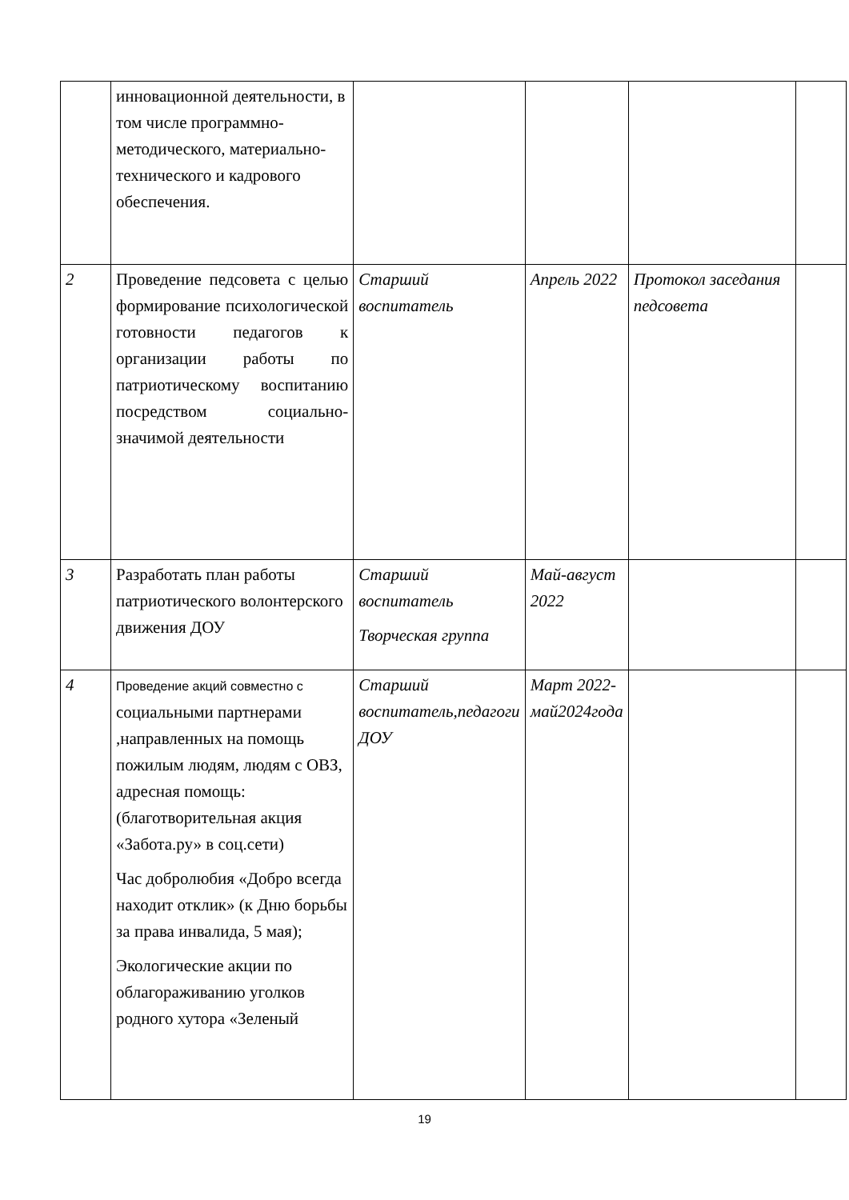| | инновационной деятельности, в том числе программно-методического, материально-технического и кадрового обеспечения. | | | | |
| 2 | Проведение педсовета с целью формирование психологической готовности педагогов к организации работы по патриотическому воспитанию посредством социально-значимой деятельности | Старший воспитатель | Апрель 2022 | Протокол заседания педсовета | |
| 3 | Разработать план работы патриотического волонтерского движения ДОУ | Старший воспитатель Творческая группа | Май-август 2022 | | |
| 4 | Проведение акций совместно с социальными партнерами ,направленных на помощь пожилым людям, людям с ОВЗ, адресная помощь:(благотворительная акция «Забота.ру» в соц.сети) Час добролюбия «Добро всегда находит отклик» (к Дню борьбы за права инвалида, 5 мая); Экологические акции по облагораживанию уголков родного хутора «Зеленый | Старший воспитатель,педагоги ДОУ | Март 2022-май2024года | | |
19